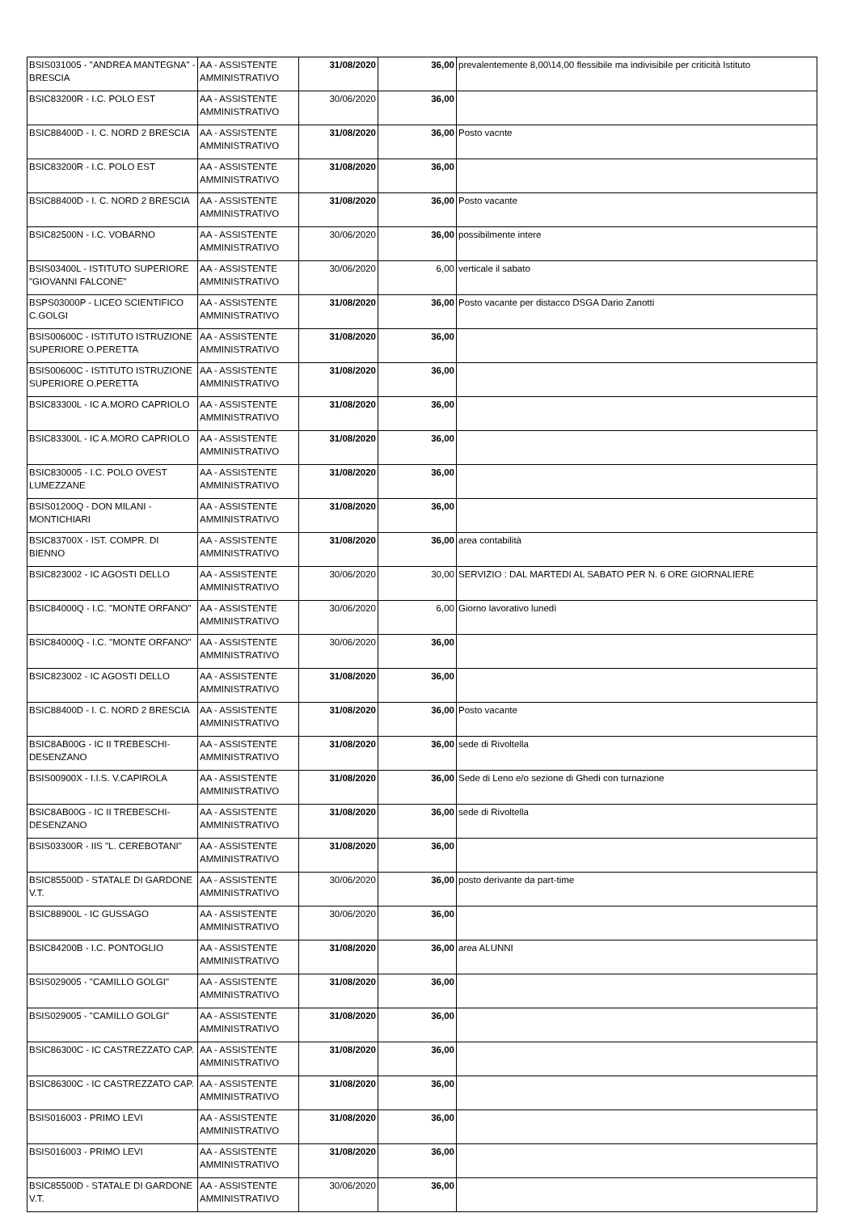| BSIS031005 - "ANDREA MANTEGNA" - BRESCIA | AA - ASSISTENTE AMMINISTRATIVO | 31/08/2020 | 36,00 | prevalentemente 8,00\14,00 flessibile ma indivisibile per criticità Istituto |
| BSIC83200R - I.C. POLO EST | AA - ASSISTENTE AMMINISTRATIVO | 30/06/2020 | 36,00 | |
| BSIC88400D - I. C. NORD 2 BRESCIA | AA - ASSISTENTE AMMINISTRATIVO | 31/08/2020 | 36,00 | Posto vacnte |
| BSIC83200R - I.C. POLO EST | AA - ASSISTENTE AMMINISTRATIVO | 31/08/2020 | 36,00 | |
| BSIC88400D - I. C. NORD 2 BRESCIA | AA - ASSISTENTE AMMINISTRATIVO | 31/08/2020 | 36,00 | Posto vacante |
| BSIC82500N - I.C. VOBARNO | AA - ASSISTENTE AMMINISTRATIVO | 30/06/2020 | 36,00 | possibilmente intere |
| BSIS03400L - ISTITUTO SUPERIORE "GIOVANNI FALCONE" | AA - ASSISTENTE AMMINISTRATIVO | 30/06/2020 | 6,00 | verticale il sabato |
| BSPS03000P - LICEO SCIENTIFICO C.GOLGI | AA - ASSISTENTE AMMINISTRATIVO | 31/08/2020 | 36,00 | Posto vacante per distacco DSGA Dario Zanotti |
| BSIS00600C - ISTITUTO ISTRUZIONE SUPERIORE O.PERETTA | AA - ASSISTENTE AMMINISTRATIVO | 31/08/2020 | 36,00 | |
| BSIS00600C - ISTITUTO ISTRUZIONE SUPERIORE O.PERETTA | AA - ASSISTENTE AMMINISTRATIVO | 31/08/2020 | 36,00 | |
| BSIC83300L - IC A.MORO CAPRIOLO | AA - ASSISTENTE AMMINISTRATIVO | 31/08/2020 | 36,00 | |
| BSIC83300L - IC A.MORO CAPRIOLO | AA - ASSISTENTE AMMINISTRATIVO | 31/08/2020 | 36,00 | |
| BSIC830005 - I.C. POLO OVEST LUMEZZANE | AA - ASSISTENTE AMMINISTRATIVO | 31/08/2020 | 36,00 | |
| BSIS01200Q - DON MILANI - MONTICHIARI | AA - ASSISTENTE AMMINISTRATIVO | 31/08/2020 | 36,00 | |
| BSIC83700X - IST. COMPR. DI BIENNO | AA - ASSISTENTE AMMINISTRATIVO | 31/08/2020 | 36,00 | area contabilità |
| BSIC823002 - IC AGOSTI DELLO | AA - ASSISTENTE AMMINISTRATIVO | 30/06/2020 | 30,00 | SERVIZIO : DAL MARTEDI AL SABATO PER N. 6 ORE GIORNALIERE |
| BSIC84000Q - I.C. "MONTE ORFANO" | AA - ASSISTENTE AMMINISTRATIVO | 30/06/2020 | 6,00 | Giorno lavorativo lunedì |
| BSIC84000Q - I.C. "MONTE ORFANO" | AA - ASSISTENTE AMMINISTRATIVO | 30/06/2020 | 36,00 | |
| BSIC823002 - IC AGOSTI DELLO | AA - ASSISTENTE AMMINISTRATIVO | 31/08/2020 | 36,00 | |
| BSIC88400D - I. C. NORD 2 BRESCIA | AA - ASSISTENTE AMMINISTRATIVO | 31/08/2020 | 36,00 | Posto vacante |
| BSIC8AB00G - IC II TREBESCHI-DESENZANO | AA - ASSISTENTE AMMINISTRATIVO | 31/08/2020 | 36,00 | sede di Rivoltella |
| BSIS00900X - I.I.S. V.CAPIROLA | AA - ASSISTENTE AMMINISTRATIVO | 31/08/2020 | 36,00 | Sede di Leno e/o sezione di Ghedi con turnazione |
| BSIC8AB00G - IC II TREBESCHI-DESENZANO | AA - ASSISTENTE AMMINISTRATIVO | 31/08/2020 | 36,00 | sede di Rivoltella |
| BSIS03300R - IIS "L. CEREBOTANI" | AA - ASSISTENTE AMMINISTRATIVO | 31/08/2020 | 36,00 | |
| BSIC85500D - STATALE DI GARDONE V.T. | AA - ASSISTENTE AMMINISTRATIVO | 30/06/2020 | 36,00 | posto derivante da part-time |
| BSIC88900L - IC GUSSAGO | AA - ASSISTENTE AMMINISTRATIVO | 30/06/2020 | 36,00 | |
| BSIC84200B - I.C. PONTOGLIO | AA - ASSISTENTE AMMINISTRATIVO | 31/08/2020 | 36,00 | area ALUNNI |
| BSIS029005 - "CAMILLO GOLGI" | AA - ASSISTENTE AMMINISTRATIVO | 31/08/2020 | 36,00 | |
| BSIS029005 - "CAMILLO GOLGI" | AA - ASSISTENTE AMMINISTRATIVO | 31/08/2020 | 36,00 | |
| BSIC86300C - IC CASTREZZATO CAP. | AA - ASSISTENTE AMMINISTRATIVO | 31/08/2020 | 36,00 | |
| BSIC86300C - IC CASTREZZATO CAP. | AA - ASSISTENTE AMMINISTRATIVO | 31/08/2020 | 36,00 | |
| BSIS016003 - PRIMO LEVI | AA - ASSISTENTE AMMINISTRATIVO | 31/08/2020 | 36,00 | |
| BSIS016003 - PRIMO LEVI | AA - ASSISTENTE AMMINISTRATIVO | 31/08/2020 | 36,00 | |
| BSIC85500D - STATALE DI GARDONE V.T. | AA - ASSISTENTE AMMINISTRATIVO | 30/06/2020 | 36,00 | |